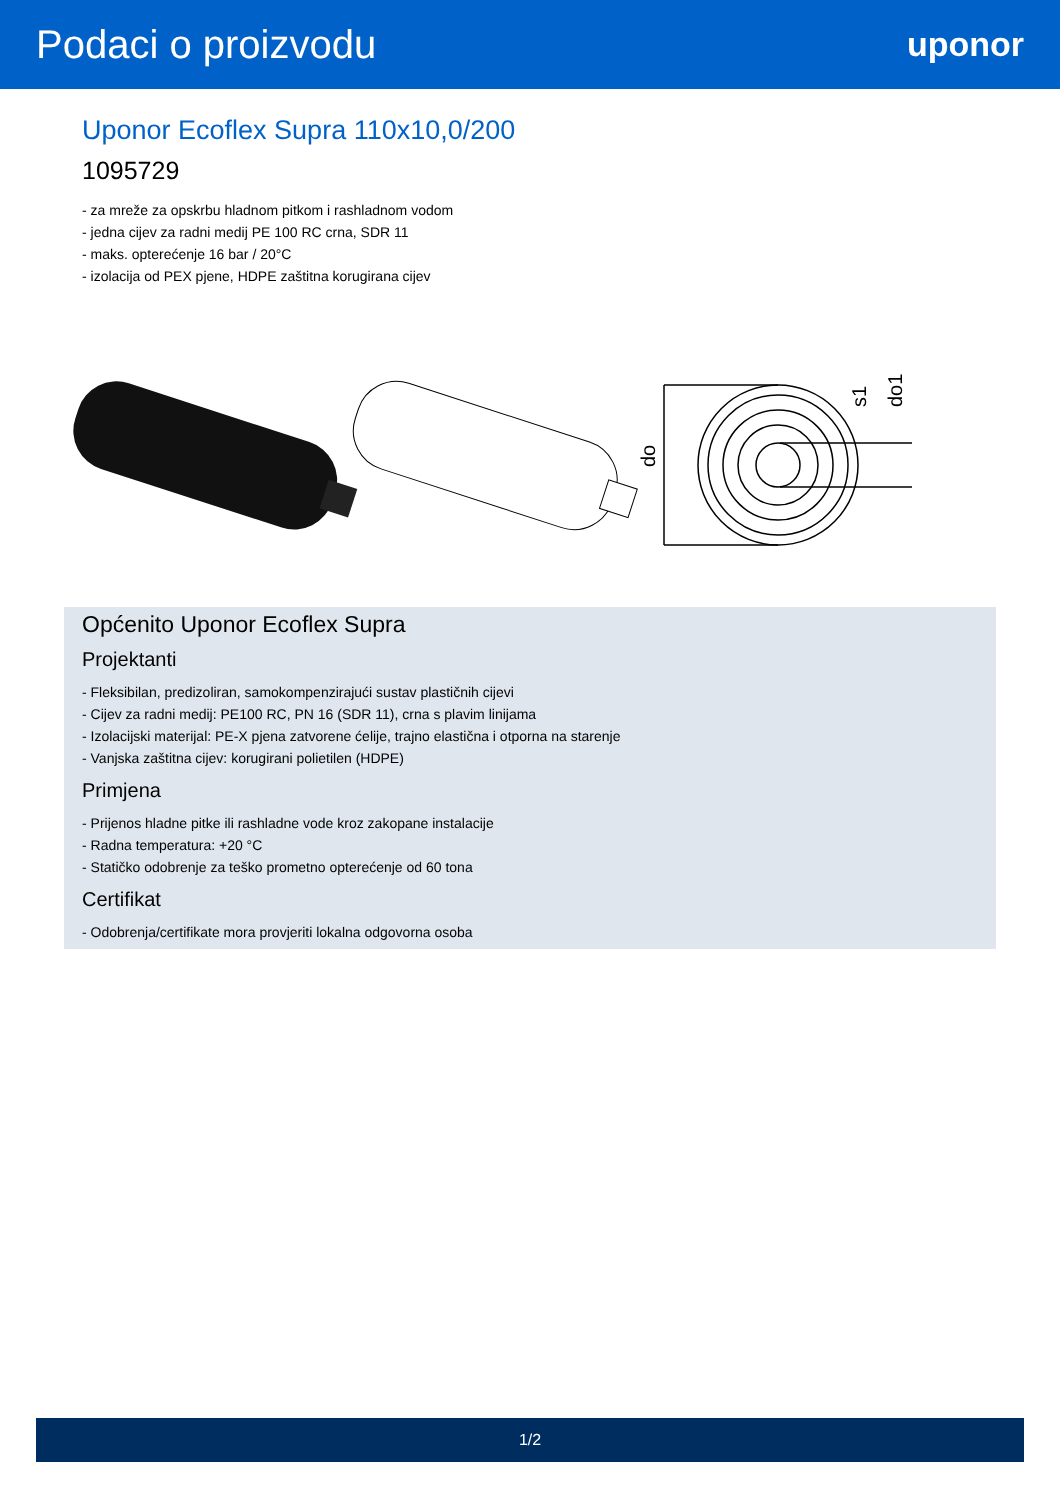Podaci o proizvodu
uponor
Uponor Ecoflex Supra 110x10,0/200
1095729
- za mreže za opskrbu hladnom pitkom i rashladnom vodom
- jedna cijev za radni medij PE 100 RC crna, SDR 11
- maks. opterećenje 16 bar / 20°C
- izolacija od PEX pjene, HDPE zaštitna korugirana cijev
do
s1
do1
Općenito Uponor Ecoflex Supra
Projektanti
- Fleksibilan, predizoliran, samokompenzirajući sustav plastičnih cijevi
- Cijev za radni medij: PE100 RC, PN 16 (SDR 11), crna s plavim linijama
- Izolacijski materijal: PE-X pjena zatvorene ćelije, trajno elastična i otporna na starenje
- Vanjska zaštitna cijev: korugirani polietilen (HDPE)
Primjena
- Prijenos hladne pitke ili rashladne vode kroz zakopane instalacije
- Radna temperatura: +20 °C
- Statičko odobrenje za teško prometno opterećenje od 60 tona
Certifikat
- Odobrenja/certifikate mora provjeriti lokalna odgovorna osoba
1/2